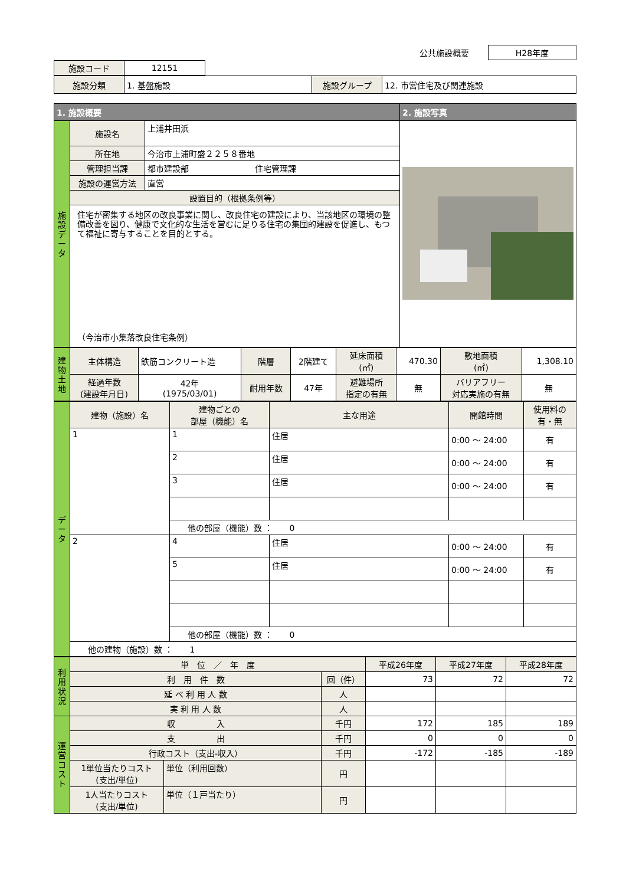| | 公共施設概要 | H28年度 |
| 施設コード | 12151 | |
| 施設分類 | 1. 基盤施設 | 施設グループ | 12. 市営住宅及び関連施設 |
| 1. 施設概要 | | | 2. 施設写真 |
| --- | --- | --- | --- |
| 施 設 デ ー タ | 施設名 | 上浦井田浜 | |
| | 所在地 | 今治市上浦町盛２２５８番地 | |
| | 管理担当課 | 都市建設部 住宅管理課 | |
| | 施設の運営方法 | 直営 | |
| | 設置目的（根拠条例等） | | |
| | 住宅が密集する地区の改良事業に関し、改良住宅の建設により、当該地区の環境の整備改善を図り、健康で文化的な生活を営むに足りる住宅の集団的建設を促進し、もつて福祉に寄与することを目的とする。 （今治市小集落改良住宅条例） | | |
| 建 物 土 地 | 主体構造 | 鉄筋コンクリート造 | 階層 | 2階建て | 延床面積 (㎡) | 470.30 | 敷地面積 (㎡) | 1,308.10 |
| | 経過年数 (建設年月日) | 42年 (1975/03/01) | 耐用年数 | 47年 | 避難場所 指定の有無 | 無 | バリアフリー 対応実施の有無 | 無 |
| デ ー タ | 建物（施設）名 | 建物ごとの 部屋（機能）名 | 主な用途 | 開館時間 | 使用料の 有・無 |
| | 1 | 1 | 住居 | 0:00 ～ 24:00 | 有 |
| | | 2 | 住居 | 0:00 ～ 24:00 | 有 |
| | | 3 | 住居 | 0:00 ～ 24:00 | 有 |
| | | 他の部屋（機能）数 ： 0 | | | |
| | 2 | 4 | 住居 | 0:00 ～ 24:00 | 有 |
| | | 5 | 住居 | 0:00 ～ 24:00 | 有 |
| | | 他の部屋（機能）数 ： 0 | | | |
| | 他の建物（施設）数 ： 1 | | | | |
| 利 用 状 況 | 単 位 ／ 年 度 | | | 平成26年度 | 平成27年度 | 平成28年度 |
| | 利 用 件 数 | | 回（件） | 73 | 72 | 72 |
| | 延 べ 利 用 人 数 | | 人 | | | |
| | 実 利 用 人 数 | | 人 | | | |
| 運 営 コ ス ト | 収 入 | | 千円 | 172 | 185 | 189 |
| | 支 出 | | 千円 | 0 | 0 | 0 |
| | 行政コスト（支出-収入） | | 千円 | -172 | -185 | -189 |
| | 1単位当たりコスト (支出/単位) | 単位（利用回数） | 円 | | | |
| | 1人当たりコスト (支出/単位) | 単位（１戸当たり） | 円 | | | |